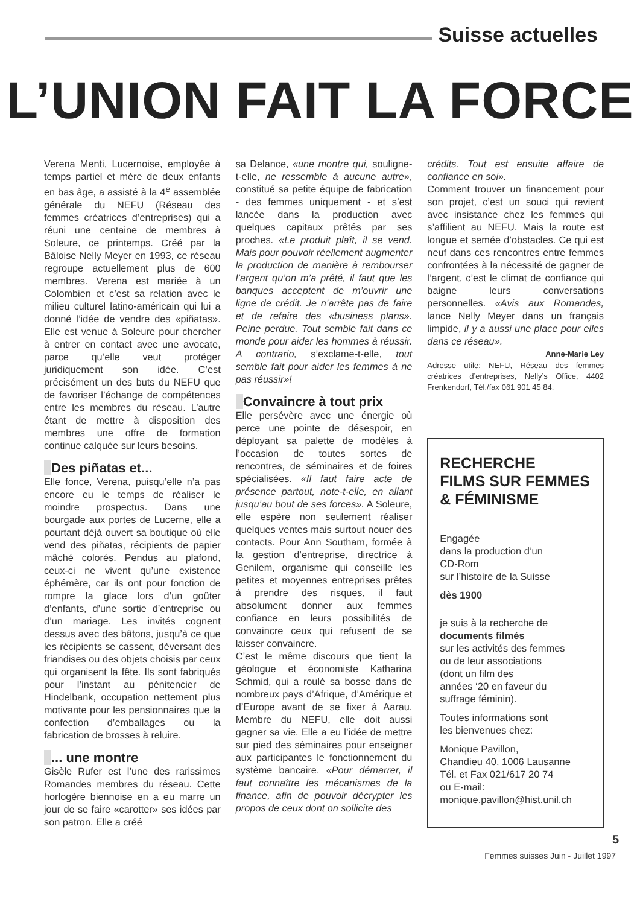Suisse actuelles
L’UNION FAIT LA FORCE
Verena Menti, Lucernoise, employée à temps partiel et mère de deux enfants en bas âge, a assisté à la 4<sup>e</sup> assemblée générale du NEFU (Réseau des femmes créatrices d’entreprises) qui a réuni une centaine de membres à Soleure, ce printemps. Créé par la Bâloise Nelly Meyer en 1993, ce réseau regroupe actuellement plus de 600 membres. Verena est mariée à un Colombien et c’est sa relation avec le milieu culturel latino-américain qui lui a donné l’idée de vendre des «piñatas». Elle est venue à Soleure pour chercher à entrer en contact avec une avocate, parce qu’elle veut protéger juridiquement son idée. C’est précisément un des buts du NEFU que de favoriser l’échange de compétences entre les membres du réseau. L’autre étant de mettre à disposition des membres une offre de formation continue calquée sur leurs besoins.
Des piñatas et...
Elle fonce, Verena, puisqu’elle n’a pas encore eu le temps de réaliser le moindre prospectus. Dans une bourgade aux portes de Lucerne, elle a pourtant déjà ouvert sa boutique où elle vend des piñatas, récipients de papier mâché colorés. Pendus au plafond, ceux-ci ne vivent qu’une existence éphémère, car ils ont pour fonction de rompre la glace lors d’un goûter d’enfants, d’une sortie d’entreprise ou d’un mariage. Les invités cognent dessus avec des bâtons, jusqu’à ce que les récipients se cassent, déversant des friandises ou des objets choisis par ceux qui organisent la fête. Ils sont fabriqués pour l’instant au pénitencier de Hindelbank, occupation nettement plus motivante pour les pensionnaires que la confection d’emballages ou la fabrication de brosses à reluire.
... une montre
Gisèle Rufer est l’une des rarissimes Romandes membres du réseau. Cette horlogère biennoise en a eu marre un jour de se faire «carotter» ses idées par son patron. Elle a créé
sa Delance, «une montre qui, souligne-t-elle, ne ressemble à aucune autre», constitué sa petite équipe de fabrication - des femmes uniquement - et s’est lancée dans la production avec quelques capitaux prêtés par ses proches. «Le produit plaît, il se vend. Mais pour pouvoir réellement augmenter la production de manière à rembourser l’argent qu’on m’a prêté, il faut que les banques acceptent de m’ouvrir une ligne de crédit. Je n’arrête pas de faire et de refaire des «business plans». Peine perdue. Tout semble fait dans ce monde pour aider les hommes à réussir. A contrario, s’exclame-t-elle, tout semble fait pour aider les femmes à ne pas réussir»!
Convaincre à tout prix
Elle persévère avec une énergie où perce une pointe de désespoir, en déployant sa palette de modèles à l’occasion de toutes sortes de rencontres, de séminaires et de foires spécialisées. «Il faut faire acte de présence partout, note-t-elle, en allant jusqu’au bout de ses forces». A Soleure, elle espère non seulement réaliser quelques ventes mais surtout nouer des contacts. Pour Ann Southam, formée à la gestion d’entreprise, directrice à Genilem, organisme qui conseille les petites et moyennes entreprises prêtes à prendre des risques, il faut absolument donner aux femmes confiance en leurs possibilités de convaincre ceux qui refusent de se laisser convaincre.
C’est le même discours que tient la géologue et économiste Katharina Schmid, qui a roulé sa bosse dans de nombreux pays d’Afrique, d’Amérique et d’Europe avant de se fixer à Aarau. Membre du NEFU, elle doit aussi gagner sa vie. Elle a eu l’idée de mettre sur pied des séminaires pour enseigner aux participantes le fonctionnement du système bancaire. «Pour démarrer, il faut connaître les mécanismes de la finance, afin de pouvoir décrypter les propos de ceux dont on sollicite des
crédits. Tout est ensuite affaire de confiance en soi».
Comment trouver un financement pour son projet, c’est un souci qui revient avec insistance chez les femmes qui s’affilient au NEFU. Mais la route est longue et semée d’obstacles. Ce qui est neuf dans ces rencontres entre femmes confrontées à la nécessité de gagner de l’argent, c’est le climat de confiance qui baigne leurs conversations personnelles. «Avis aux Romandes, lance Nelly Meyer dans un français limpide, il y a aussi une place pour elles dans ce réseau».
Anne-Marie Ley
Adresse utile: NEFU, Réseau des femmes créatrices d’entreprises, Nelly’s Office, 4402 Frenkendorf, Tél./fax 061 901 45 84.
RECHERCHE
FILMS SUR FEMMES
& FÉMINISME
Engagée
dans la production d’un
CD-Rom
sur l’histoire de la Suisse
dès 1900
je suis à la recherche de
documents filmés
sur les activités des femmes
ou de leur associations
(dont un film des
années ‘20 en faveur du
suffrage féminin).
Toutes informations sont
les bienvenues chez:
Monique Pavillon,
Chandieu 40, 1006 Lausanne
Tél. et Fax 021/617 20 74
ou E-mail:
monique.pavillon@hist.unil.ch
5
Femmes suisses Juin - Juillet 1997